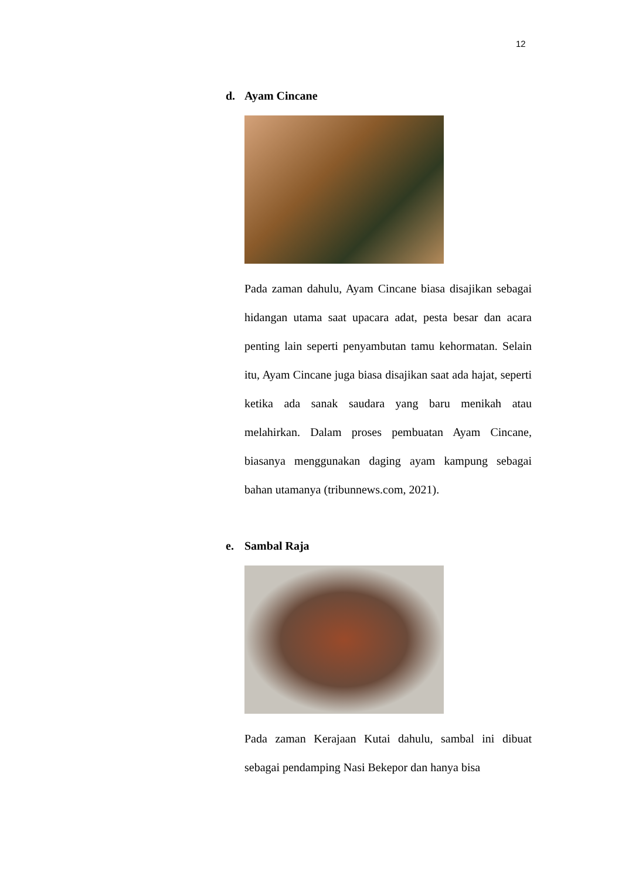12
d. Ayam Cincane
Pada zaman dahulu, Ayam Cincane biasa disajikan sebagai hidangan utama saat upacara adat, pesta besar dan acara penting lain seperti penyambutan tamu kehormatan. Selain itu, Ayam Cincane juga biasa disajikan saat ada hajat, seperti ketika ada sanak saudara yang baru menikah atau melahirkan. Dalam proses pembuatan Ayam Cincane, biasanya menggunakan daging ayam kampung sebagai bahan utamanya (tribunnews.com, 2021).
e. Sambal Raja
Pada zaman Kerajaan Kutai dahulu, sambal ini dibuat sebagai pendamping Nasi Bekepor dan hanya bisa